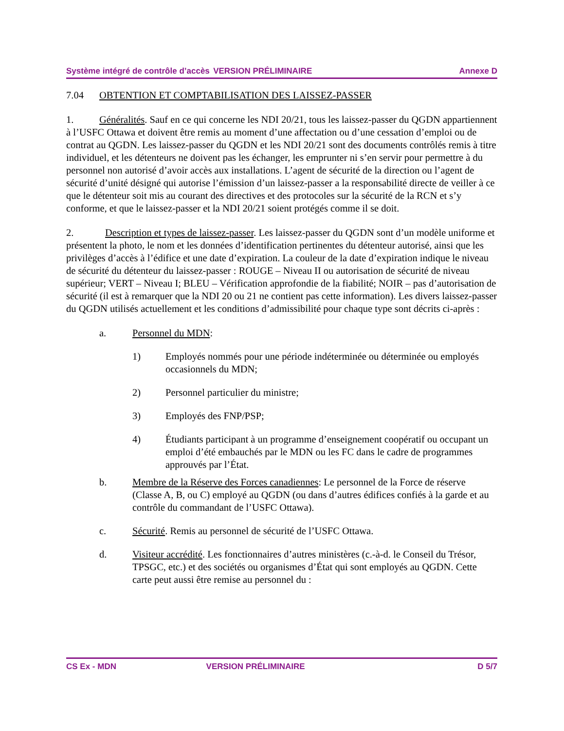Système intégré de contrôle d’accès VERSION PRÉLIMINAIRE Annexe D
7.04 OBTENTION ET COMPTABILISATION DES LAISSEZ-PASSER
1. Généralités. Sauf en ce qui concerne les NDI 20/21, tous les laissez-passer du QGDN appartiennent à l’USFC Ottawa et doivent être remis au moment d’une affectation ou d’une cessation d’emploi ou de contrat au QGDN. Les laissez-passer du QGDN et les NDI 20/21 sont des documents contrôlés remis à titre individuel, et les détenteurs ne doivent pas les échanger, les emprunter ni s’en servir pour permettre à du personnel non autorisé d’avoir accès aux installations. L’agent de sécurité de la direction ou l’agent de sécurité d’unité désigné qui autorise l’émission d’un laissez-passer a la responsabilité directe de veiller à ce que le détenteur soit mis au courant des directives et des protocoles sur la sécurité de la RCN et s’y conforme, et que le laissez-passer et la NDI 20/21 soient protégés comme il se doit.
2. Description et types de laissez-passer. Les laissez-passer du QGDN sont d’un modèle uniforme et présentent la photo, le nom et les données d’identification pertinentes du détenteur autorisé, ainsi que les privilèges d’accès à l’édifice et une date d’expiration. La couleur de la date d’expiration indique le niveau de sécurité du détenteur du laissez-passer : ROUGE – Niveau II ou autorisation de sécurité de niveau supérieur; VERT – Niveau I; BLEU – Vérification approfondie de la fiabilité; NOIR – pas d’autorisation de sécurité (il est à remarquer que la NDI 20 ou 21 ne contient pas cette information). Les divers laissez-passer du QGDN utilisés actuellement et les conditions d’admissibilité pour chaque type sont décrits ci-après :
a. Personnel du MDN:
1) Employés nommés pour une période indéterminée ou déterminée ou employés occasionnels du MDN;
2) Personnel particulier du ministre;
3) Employés des FNP/PSP;
4) Étudiants participant à un programme d’enseignement coopératif ou occupant un emploi d’été embauchés par le MDN ou les FC dans le cadre de programmes approuvés par l’État.
b. Membre de la Réserve des Forces canadiennes: Le personnel de la Force de réserve (Classe A, B, ou C) employé au QGDN (ou dans d’autres édifices confiés à la garde et au contrôle du commandant de l’USFC Ottawa).
c. Sécurité. Remis au personnel de sécurité de l’USFC Ottawa.
d. Visiteur accrédité. Les fonctionnaires d’autres ministères (c.-à-d. le Conseil du Trésor, TPSGC, etc.) et des sociétés ou organismes d’État qui sont employés au QGDN. Cette carte peut aussi être remise au personnel du :
CS Ex - MDN VERSION PRÉLIMINAIRE D 5/7